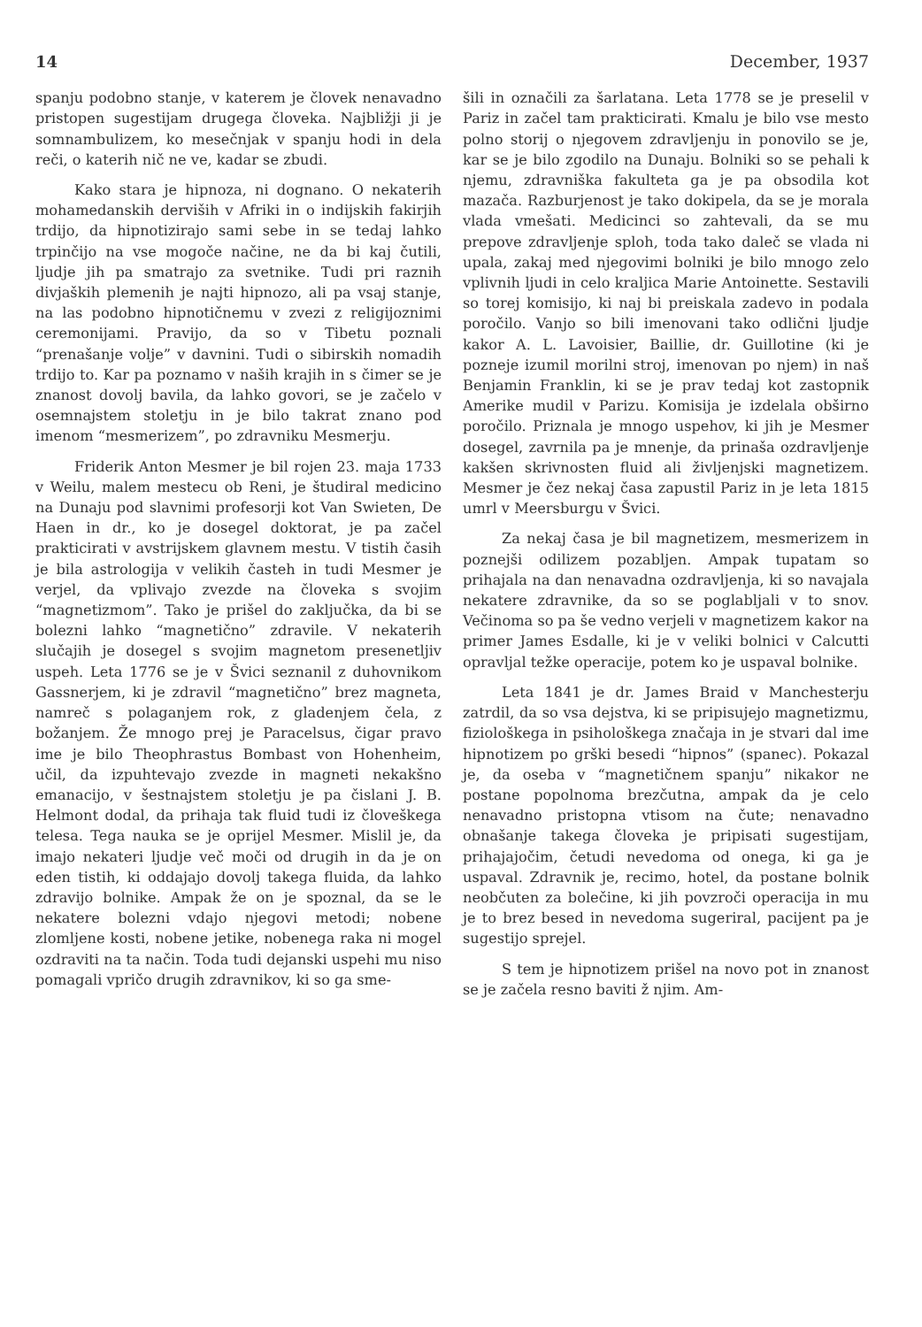14 December, 1937
spanju podobno stanje, v katerem je človek nenavadno pristopen sugestijam drugega človeka. Najbližji ji je somnambulizem, ko mesečnjak v spanju hodi in dela reči, o katerih nič ne ve, kadar se zbudi.
Kako stara je hipnoza, ni dognano. O nekaterih mohamedanskih derviših v Afriki in o indijskih fakirjih trdijo, da hipnotizirajo sami sebe in se tedaj lahko trpinčijo na vse mogoče načine, ne da bi kaj čutili, ljudje jih pa smatrajo za svetnike. Tudi pri raznih divjaških plemenih je najti hipnozo, ali pa vsaj stanje, na las podobno hipnotičnemu v zvezi z religijoznimi ceremonijami. Pravijo, da so v Tibetu poznali “prenašanje volje” v davnini. Tudi o sibirskih nomadih trdijo to. Kar pa poznamo v naših krajih in s čimer se je znanost dovolj bavila, da lahko govori, se je začelo v osemnajstem stoletju in je bilo takrat znano pod imenom “mesmerizem”, po zdravniku Mesmerju.
Friderik Anton Mesmer je bil rojen 23. maja 1733 v Weilu, malem mestecu ob Reni, je študiral medicino na Dunaju pod slavnimi profesorji kot Van Swieten, De Haen in dr., ko je dosegel doktorat, je pa začel prakticirati v avstrijskem glavnem mestu. V tistih časih je bila astrologija v velikih časteh in tudi Mesmer je verjel, da vplivajo zvezde na človeka s svojim “magnetizmom”. Tako je prišel do zaključka, da bi se bolezni lahko “magnetično” zdravile. V nekaterih slučajih je dosegel s svojim magnetom presenetljiv uspeh. Leta 1776 se je v Švici seznanil z duhovnikom Gassnerjem, ki je zdravil “magnetično” brez magneta, namreč s polaganjem rok, z gladenjem čela, z božanjem. Že mnogo prej je Paracelsus, čigar pravo ime je bilo Theophrastus Bombast von Hohenheim, učil, da izpuhtevajo zvezde in magneti nekakšno emanacijo, v šestnajstem stoletju je pa čislani J. B. Helmont dodal, da prihaja tak fluid tudi iz človeškega telesa. Tega nauka se je oprijel Mesmer. Mislil je, da imajo nekateri ljudje več moči od drugih in da je on eden tistih, ki oddajajo dovolj takega fluida, da lahko zdravijo bolnike. Ampak že on je spoznal, da se le nekatere bolezni vdajo njegovi metodi; nobene zlomljene kosti, nobene jetike, nobenega raka ni mogel ozdraviti na ta način. Toda tudi dejanski uspehi mu niso pomagali vpričo drugih zdravnikov, ki so ga sme-
šili in označili za šarlatana. Leta 1778 se je preselil v Pariz in začel tam prakticirati. Kmalu je bilo vse mesto polno storij o njegovem zdravljenju in ponovilo se je, kar se je bilo zgodilo na Dunaju. Bolniki so se pehali k njemu, zdravniška fakulteta ga je pa obsodila kot mazača. Razburjenost je tako dokipela, da se je morala vlada vmešati. Medicinci so zahtevali, da se mu prepove zdravljenje sploh, toda tako daleč se vlada ni upala, zakaj med njegovimi bolniki je bilo mnogo zelo vplivnih ljudi in celo kraljica Marie Antoinette. Sestavili so torej komisijo, ki naj bi preiskala zadevo in podala poročilo. Vanjo so bili imenovani tako odlični ljudje kakor A. L. Lavoisier, Baillie, dr. Guillotine (ki je pozneje izumil morilni stroj, imenovan po njem) in naš Benjamin Franklin, ki se je prav tedaj kot zastopnik Amerike mudil v Parizu. Komisija je izdelala obširno poročilo. Priznala je mnogo uspehov, ki jih je Mesmer dosegel, zavrnila pa je mnenje, da prinaša ozdravljenje kakšen skrivnosten fluid ali življenjski magnetizem. Mesmer je čez nekaj časa zapustil Pariz in je leta 1815 umrl v Meersburgu v Švici.
Za nekaj časa je bil magnetizem, mesmerizem in poznejši odilizem pozabljen. Ampak tupatam so prihajala na dan nenavadna ozdravljenja, ki so navajala nekatere zdravnike, da so se poglabljali v to snov. Večinoma so pa še vedno verjeli v magnetizem kakor na primer James Esdalle, ki je v veliki bolnici v Calcutti opravljal težke operacije, potem ko je uspaval bolnike.
Leta 1841 je dr. James Braid v Manchesterju zatrdil, da so vsa dejstva, ki se pripisujejo magnetizmu, fiziološkega in psihološkega značaja in je stvari dal ime hipnotizem po grški besedi “hipnos” (spanec). Pokazal je, da oseba v “magnetičnem spanju” nikakor ne postane popolnoma brezčutna, ampak da je celo nenavadno pristopna vtisom na čute; nenavadno obnašanje takega človeka je pripisati sugestijam, prihajajočim, četudi nevedoma od onega, ki ga je uspaval. Zdravnik je, recimo, hotel, da postane bolnik neobčuten za bolečine, ki jih povzroči operacija in mu je to brez besed in nevedoma sugeriral, pacijent pa je sugestijo sprejel.
S tem je hipnotizem prišel na novo pot in znanost se je začela resno baviti ž njim. Am-